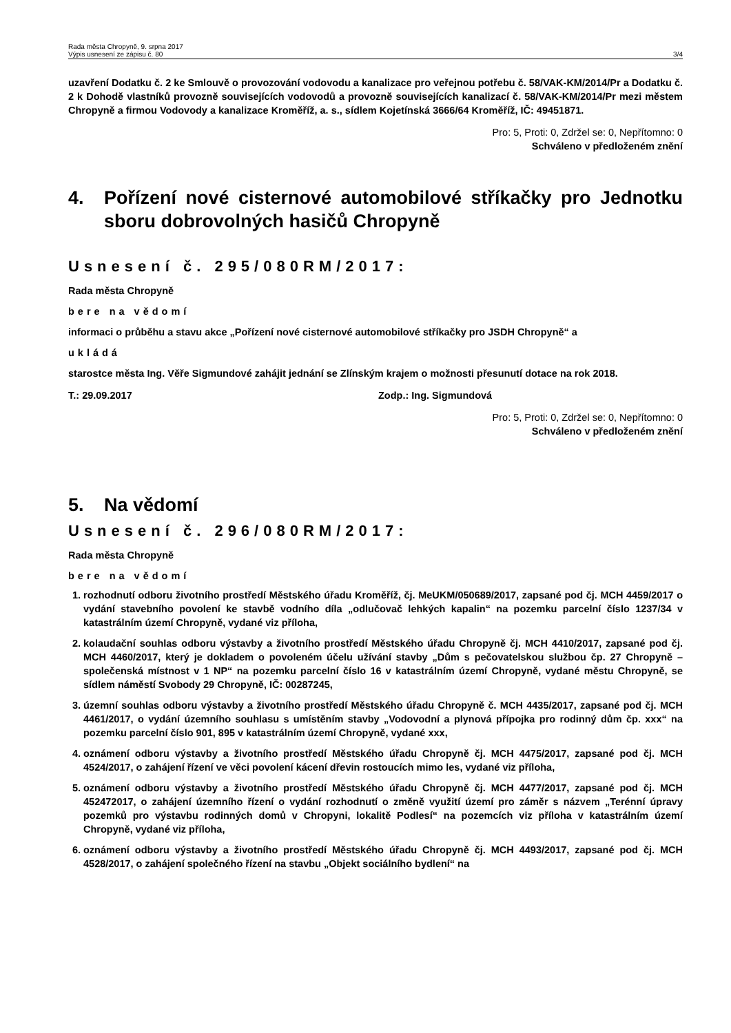Rada města Chropyně, 9. srpna 2017
Výpis usnesení ze zápisu č. 80
3/4
uzavření Dodatku č. 2 ke Smlouvě o provozování vodovodu a kanalizace pro veřejnou potřebu č. 58/VAK-KM/2014/Pr a Dodatku č. 2 k Dohodě vlastníků provozně souvisejících vodovodů a provozně souvisejících kanalizací č. 58/VAK-KM/2014/Pr mezi městem Chropyně a firmou Vodovody a kanalizace Kroměříž, a. s., sídlem Kojetínská 3666/64 Kroměříž, IČ: 49451871.
Pro: 5, Proti: 0, Zdržel se: 0, Nepřítomno: 0
Schváleno v předloženém znění
4. Pořízení nové cisternové automobilové stříkačky pro Jednotku sboru dobrovolných hasičů Chropyně
Usnesení č. 295/080RM/2017:
Rada města Chropyně
bere na vědomí
informaci o průběhu a stavu akce „Pořízení nové cisternové automobilové stříkačky pro JSDH Chropyně“ a
ukládá
starostce města Ing. Věře Sigmundové zahájit jednání se Zlínským krajem o možnosti přesunutí dotace na rok 2018.
T.: 29.09.2017 Zodp.: Ing. Sigmundová
Pro: 5, Proti: 0, Zdržel se: 0, Nepřítomno: 0
Schváleno v předloženém znění
5. Na vědomí
Usnesení č. 296/080RM/2017:
Rada města Chropyně
bere na vědomí
1. rozhodnutí odboru životního prostředí Městského úřadu Kroměříž, čj. MeUKM/050689/2017, zapsané pod čj. MCH 4459/2017 o vydání stavebního povolení ke stavbě vodního díla „odlučovač lehkých kapalin“ na pozemku parcelní číslo 1237/34 v katastrálním území Chropyně, vydané viz příloha,
2. kolaudační souhlas odboru výstavby a životního prostředí Městského úřadu Chropyně čj. MCH 4410/2017, zapsané pod čj. MCH 4460/2017, který je dokladem o povoleném účelu užívání stavby „Dům s pečovatelskou službou čp. 27 Chropyně – společenská místnost v 1 NP“ na pozemku parcelní číslo 16 v katastrálním území Chropyně, vydané městu Chropyně, se sídlem náměstí Svobody 29 Chropyně, IČ: 00287245,
3. územní souhlas odboru výstavby a životního prostředí Městského úřadu Chropyně č. MCH 4435/2017, zapsané pod čj. MCH 4461/2017, o vydání územního souhlasu s umístěním stavby „Vodovodní a plynová přípojka pro rodinný dům čp. xxx“ na pozemku parcelní číslo 901, 895 v katastrálním území Chropyně, vydané xxx,
4. oznámení odboru výstavby a životního prostředí Městského úřadu Chropyně čj. MCH 4475/2017, zapsané pod čj. MCH 4524/2017, o zahájení řízení ve věci povolení kácení dřevin rostoucích mimo les, vydané viz příloha,
5. oznámení odboru výstavby a životního prostředí Městského úřadu Chropyně čj. MCH 4477/2017, zapsané pod čj. MCH 452472017, o zahájení územního řízení o vydání rozhodnutí o změně využití území pro záměr s názvem „Terénní úpravy pozemků pro výstavbu rodinných domů v Chropyni, lokalitě Podlesí“ na pozemcích viz příloha v katastrálním území Chropyně, vydané viz příloha,
6. oznámení odboru výstavby a životního prostředí Městského úřadu Chropyně čj. MCH 4493/2017, zapsané pod čj. MCH 4528/2017, o zahájení společného řízení na stavbu „Objekt sociálního bydlení“ na